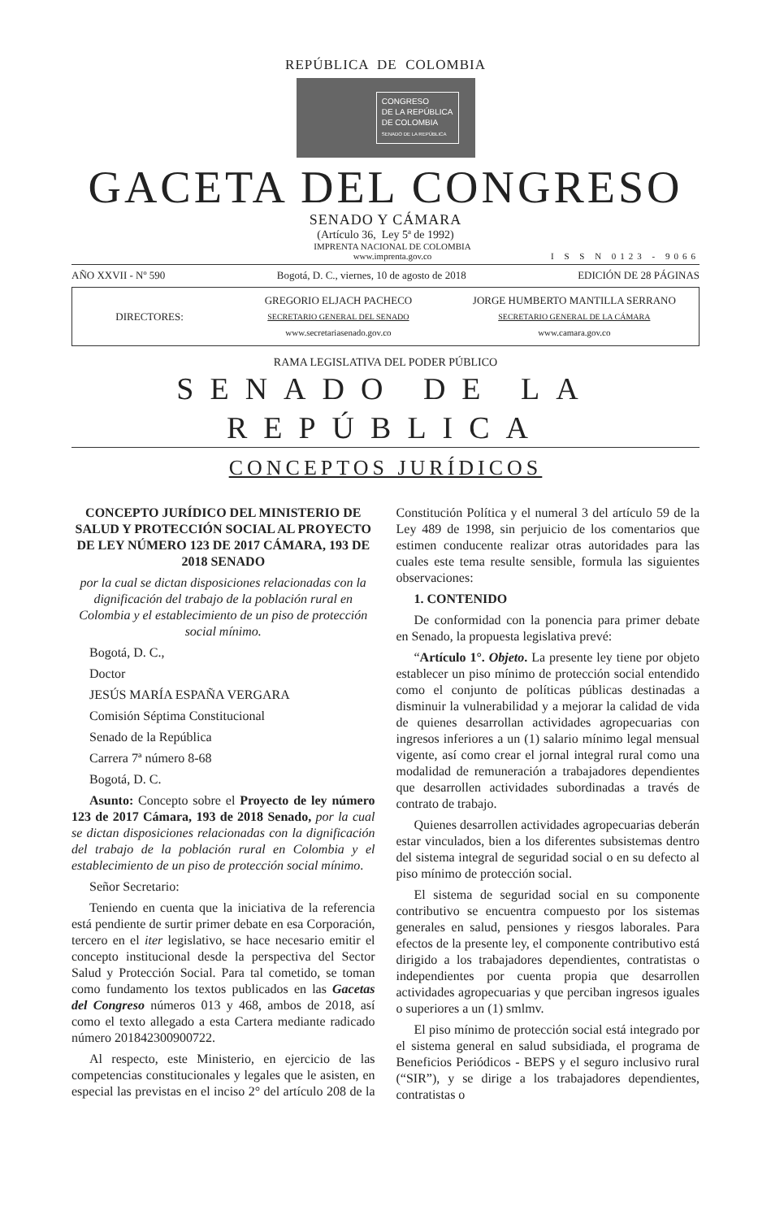REPÚBLICA DE COLOMBIA
CONGRESO
DE LA REPÚBLICA
DE COLOMBIA
SENADO DE LA REPÚBLICA
GACETA DEL CONGRESO
SENADO Y CÁMARA
(Artículo 36, Ley 5ª de 1992)
IMPRENTA NACIONAL DE COLOMBIA
www.imprenta.gov.co
I S S N 0123 - 9066
AÑO XXVII - Nº 590 Bogotá, D. C., viernes, 10 de agosto de 2018 EDICIÓN DE 28 PÁGINAS
DIRECTORES:
GREGORIO ELJACH PACHECO
SECRETARIO GENERAL DEL SENADO
www.secretariasenado.gov.co
JORGE HUMBERTO MANTILLA SERRANO
SECRETARIO GENERAL DE LA CÁMARA
www.camara.gov.co
RAMA LEGISLATIVA DEL PODER PÚBLICO
SENADO DE LA REPÚBLICA
CONCEPTOS JURÍDICOS
CONCEPTO JURÍDICO DEL MINISTERIO DE SALUD Y PROTECCIÓN SOCIAL AL PROYECTO DE LEY NÚMERO 123 DE 2017 CÁMARA, 193 DE 2018 SENADO
por la cual se dictan disposiciones relacionadas con la dignificación del trabajo de la población rural en Colombia y el establecimiento de un piso de protección social mínimo.
Bogotá, D. C.,
Doctor
JESÚS MARÍA ESPAÑA VERGARA
Comisión Séptima Constitucional
Senado de la República
Carrera 7ª número 8-68
Bogotá, D. C.
Asunto: Concepto sobre el Proyecto de ley número 123 de 2017 Cámara, 193 de 2018 Senado, por la cual se dictan disposiciones relacionadas con la dignificación del trabajo de la población rural en Colombia y el establecimiento de un piso de protección social mínimo.
Señor Secretario:
Teniendo en cuenta que la iniciativa de la referencia está pendiente de surtir primer debate en esa Corporación, tercero en el iter legislativo, se hace necesario emitir el concepto institucional desde la perspectiva del Sector Salud y Protección Social. Para tal cometido, se toman como fundamento los textos publicados en las Gacetas del Congreso números 013 y 468, ambos de 2018, así como el texto allegado a esta Cartera mediante radicado número 201842300900722.
Al respecto, este Ministerio, en ejercicio de las competencias constitucionales y legales que le asisten, en especial las previstas en el inciso 2° del artículo 208 de la Constitución Política y el numeral 3 del artículo 59 de la Ley 489 de 1998, sin perjuicio de los comentarios que estimen conducente realizar otras autoridades para las cuales este tema resulte sensible, formula las siguientes observaciones:
1. CONTENIDO
De conformidad con la ponencia para primer debate en Senado, la propuesta legislativa prevé:
“Artículo 1°. Objeto. La presente ley tiene por objeto establecer un piso mínimo de protección social entendido como el conjunto de políticas públicas destinadas a disminuir la vulnerabilidad y a mejorar la calidad de vida de quienes desarrollan actividades agropecuarias con ingresos inferiores a un (1) salario mínimo legal mensual vigente, así como crear el jornal integral rural como una modalidad de remuneración a trabajadores dependientes que desarrollen actividades subordinadas a través de contrato de trabajo.
Quienes desarrollen actividades agropecuarias deberán estar vinculados, bien a los diferentes subsistemas dentro del sistema integral de seguridad social o en su defecto al piso mínimo de protección social.
El sistema de seguridad social en su componente contributivo se encuentra compuesto por los sistemas generales en salud, pensiones y riesgos laborales. Para efectos de la presente ley, el componente contributivo está dirigido a los trabajadores dependientes, contratistas o independientes por cuenta propia que desarrollen actividades agropecuarias y que perciban ingresos iguales o superiores a un (1) smlmv.
El piso mínimo de protección social está integrado por el sistema general en salud subsidiada, el programa de Beneficios Periódicos - BEPS y el seguro inclusivo rural (“SIR”), y se dirige a los trabajadores dependientes, contratistas o